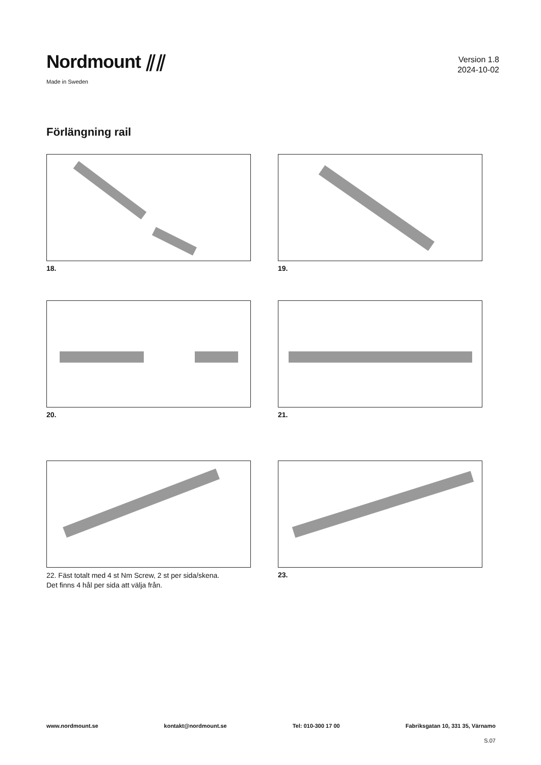Nordmount ⫽⫽
Made in Sweden
Version 1.8
2024-10-02
Förlängning rail
18.
19.
20.
21.
22. Fäst totalt med 4 st Nm Screw, 2 st per sida/skena.
Det finns 4 hål per sida att välja från.
23.
www.nordmount.se kontakt@nordmount.se Tel: 010-300 17 00 Fabriksgatan 10, 331 35, Värnamo
S.07